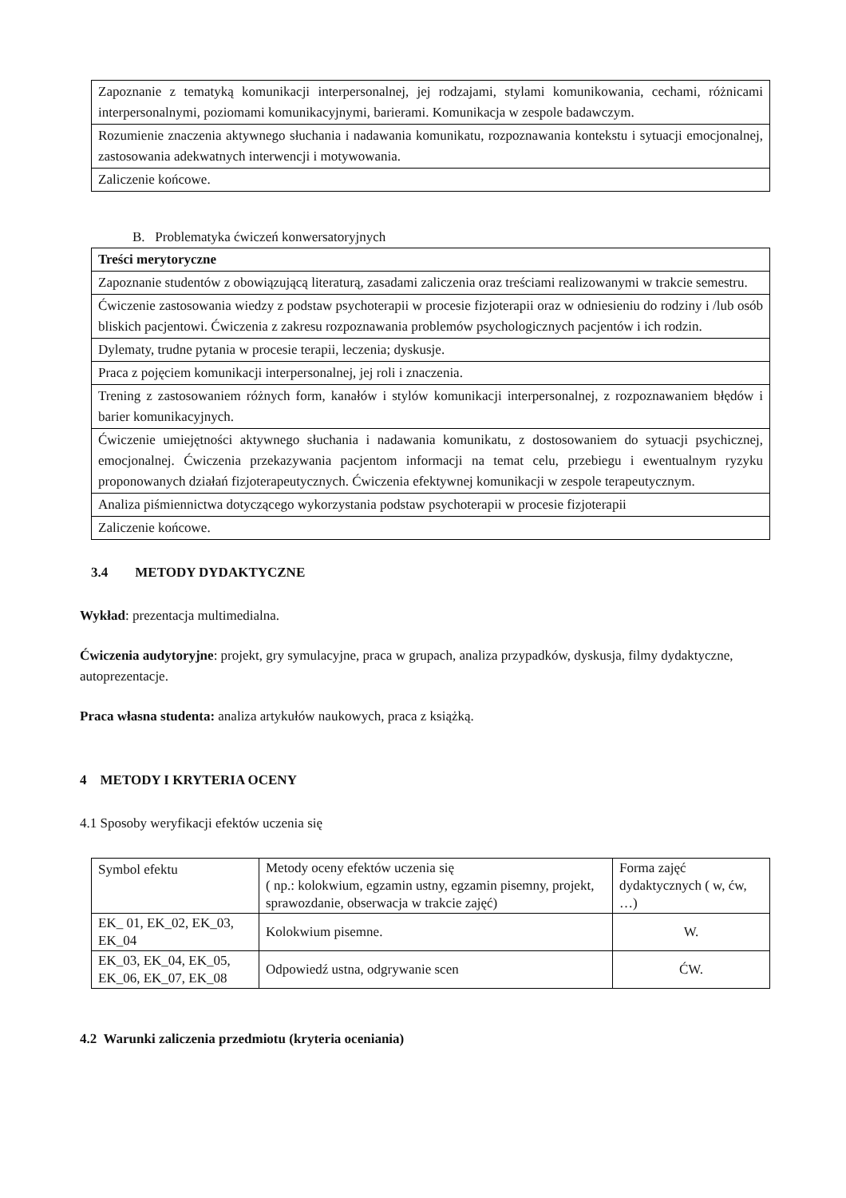| Zapoznanie z tematyką komunikacji interpersonalnej, jej rodzajami, stylami komunikowania, cechami, różnicami interpersonalnymi, poziomami komunikacyjnymi, barierami. Komunikacja w zespole badawczym. |
| Rozumienie znaczenia aktywnego słuchania i nadawania komunikatu, rozpoznawania kontekstu i sytuacji emocjonalnej, zastosowania adekwatnych interwencji i motywowania. |
| Zaliczenie końcowe. |
B. Problematyka ćwiczeń konwersatoryjnych
| Treści merytoryczne |
| --- |
| Zapoznanie studentów z obowiązującą literaturą, zasadami zaliczenia oraz treściami realizowanymi w trakcie semestru. |
| Ćwiczenie zastosowania wiedzy z podstaw psychoterapii w procesie fizjoterapii oraz w odniesieniu do rodziny i /lub osób bliskich pacjentowi. Ćwiczenia z zakresu rozpoznawania problemów psychologicznych pacjentów i ich rodzin. |
| Dylematy, trudne pytania w procesie terapii, leczenia; dyskusje. |
| Praca z pojęciem komunikacji interpersonalnej, jej roli i znaczenia. |
| Trening z zastosowaniem różnych form, kanałów i stylów komunikacji interpersonalnej, z rozpoznawaniem błędów i barier komunikacyjnych. |
| Ćwiczenie umiejętności aktywnego słuchania i nadawania komunikatu, z dostosowaniem do sytuacji psychicznej, emocjonalnej. Ćwiczenia przekazywania pacjentom informacji na temat celu, przebiegu i ewentualnym ryzyku proponowanych działań fizjoterapeutycznych. Ćwiczenia efektywnej komunikacji w zespole terapeutycznym. |
| Analiza piśmiennictwa dotyczącego wykorzystania podstaw psychoterapii w procesie fizjoterapii |
| Zaliczenie końcowe. |
3.4 METODY DYDAKTYCZNE
Wykład: prezentacja multimedialna.
Ćwiczenia audytoryjne: projekt, gry symulacyjne, praca w grupach, analiza przypadków, dyskusja, filmy dydaktyczne, autoprezentacje.
Praca własna studenta: analiza artykułów naukowych, praca z książką.
4 METODY I KRYTERIA OCENY
4.1 Sposoby weryfikacji efektów uczenia się
| Symbol efektu | Metody oceny efektów uczenia się ( np.: kolokwium, egzamin ustny, egzamin pisemny, projekt, sprawozdanie, obserwacja w trakcie zajęć) | Forma zajęć dydaktycznych ( w, ćw, …) |
| EK_ 01, EK_02, EK_03, EK_04 | Kolokwium pisemne. | W. |
| EK_03, EK_04, EK_05, EK_06, EK_07, EK_08 | Odpowiedź ustna, odgrywanie scen | ĆW. |
4.2 Warunki zaliczenia przedmiotu (kryteria oceniania)